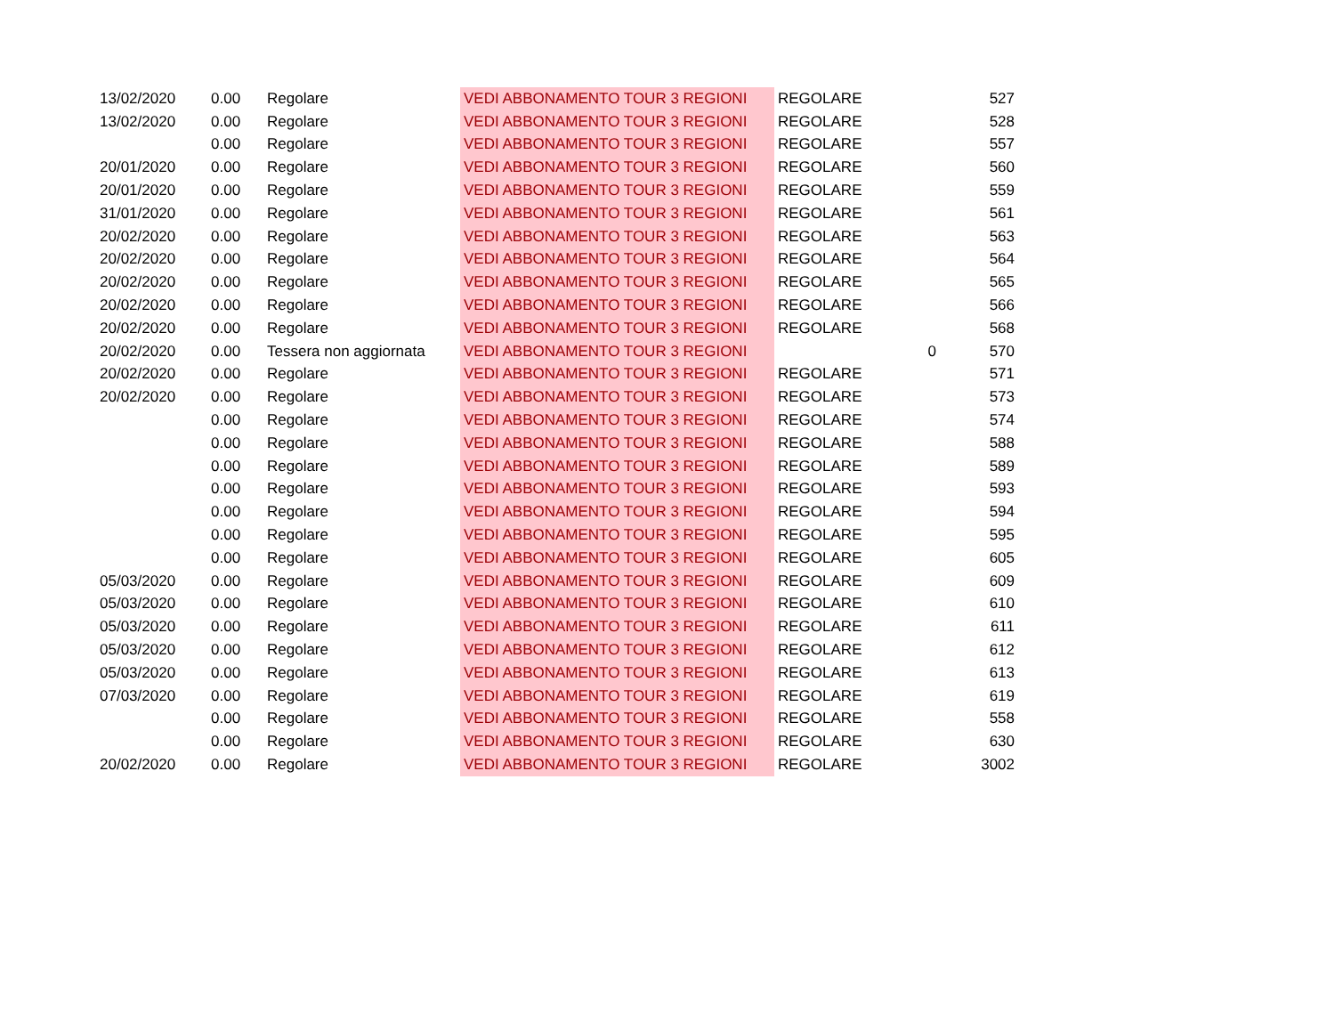| 13/02/2020 | 0.00 | Regolare | VEDI ABBONAMENTO TOUR 3 REGIONI | REGOLARE | | 527 |
| 13/02/2020 | 0.00 | Regolare | VEDI ABBONAMENTO TOUR 3 REGIONI | REGOLARE | | 528 |
| | 0.00 | Regolare | VEDI ABBONAMENTO TOUR 3 REGIONI | REGOLARE | | 557 |
| 20/01/2020 | 0.00 | Regolare | VEDI ABBONAMENTO TOUR 3 REGIONI | REGOLARE | | 560 |
| 20/01/2020 | 0.00 | Regolare | VEDI ABBONAMENTO TOUR 3 REGIONI | REGOLARE | | 559 |
| 31/01/2020 | 0.00 | Regolare | VEDI ABBONAMENTO TOUR 3 REGIONI | REGOLARE | | 561 |
| 20/02/2020 | 0.00 | Regolare | VEDI ABBONAMENTO TOUR 3 REGIONI | REGOLARE | | 563 |
| 20/02/2020 | 0.00 | Regolare | VEDI ABBONAMENTO TOUR 3 REGIONI | REGOLARE | | 564 |
| 20/02/2020 | 0.00 | Regolare | VEDI ABBONAMENTO TOUR 3 REGIONI | REGOLARE | | 565 |
| 20/02/2020 | 0.00 | Regolare | VEDI ABBONAMENTO TOUR 3 REGIONI | REGOLARE | | 566 |
| 20/02/2020 | 0.00 | Regolare | VEDI ABBONAMENTO TOUR 3 REGIONI | REGOLARE | | 568 |
| 20/02/2020 | 0.00 | Tessera non aggiornata | VEDI ABBONAMENTO TOUR 3 REGIONI | | 0 | 570 |
| 20/02/2020 | 0.00 | Regolare | VEDI ABBONAMENTO TOUR 3 REGIONI | REGOLARE | | 571 |
| 20/02/2020 | 0.00 | Regolare | VEDI ABBONAMENTO TOUR 3 REGIONI | REGOLARE | | 573 |
| | 0.00 | Regolare | VEDI ABBONAMENTO TOUR 3 REGIONI | REGOLARE | | 574 |
| | 0.00 | Regolare | VEDI ABBONAMENTO TOUR 3 REGIONI | REGOLARE | | 588 |
| | 0.00 | Regolare | VEDI ABBONAMENTO TOUR 3 REGIONI | REGOLARE | | 589 |
| | 0.00 | Regolare | VEDI ABBONAMENTO TOUR 3 REGIONI | REGOLARE | | 593 |
| | 0.00 | Regolare | VEDI ABBONAMENTO TOUR 3 REGIONI | REGOLARE | | 594 |
| | 0.00 | Regolare | VEDI ABBONAMENTO TOUR 3 REGIONI | REGOLARE | | 595 |
| | 0.00 | Regolare | VEDI ABBONAMENTO TOUR 3 REGIONI | REGOLARE | | 605 |
| 05/03/2020 | 0.00 | Regolare | VEDI ABBONAMENTO TOUR 3 REGIONI | REGOLARE | | 609 |
| 05/03/2020 | 0.00 | Regolare | VEDI ABBONAMENTO TOUR 3 REGIONI | REGOLARE | | 610 |
| 05/03/2020 | 0.00 | Regolare | VEDI ABBONAMENTO TOUR 3 REGIONI | REGOLARE | | 611 |
| 05/03/2020 | 0.00 | Regolare | VEDI ABBONAMENTO TOUR 3 REGIONI | REGOLARE | | 612 |
| 05/03/2020 | 0.00 | Regolare | VEDI ABBONAMENTO TOUR 3 REGIONI | REGOLARE | | 613 |
| 07/03/2020 | 0.00 | Regolare | VEDI ABBONAMENTO TOUR 3 REGIONI | REGOLARE | | 619 |
| | 0.00 | Regolare | VEDI ABBONAMENTO TOUR 3 REGIONI | REGOLARE | | 558 |
| | 0.00 | Regolare | VEDI ABBONAMENTO TOUR 3 REGIONI | REGOLARE | | 630 |
| 20/02/2020 | 0.00 | Regolare | VEDI ABBONAMENTO TOUR 3 REGIONI | REGOLARE | | 3002 |